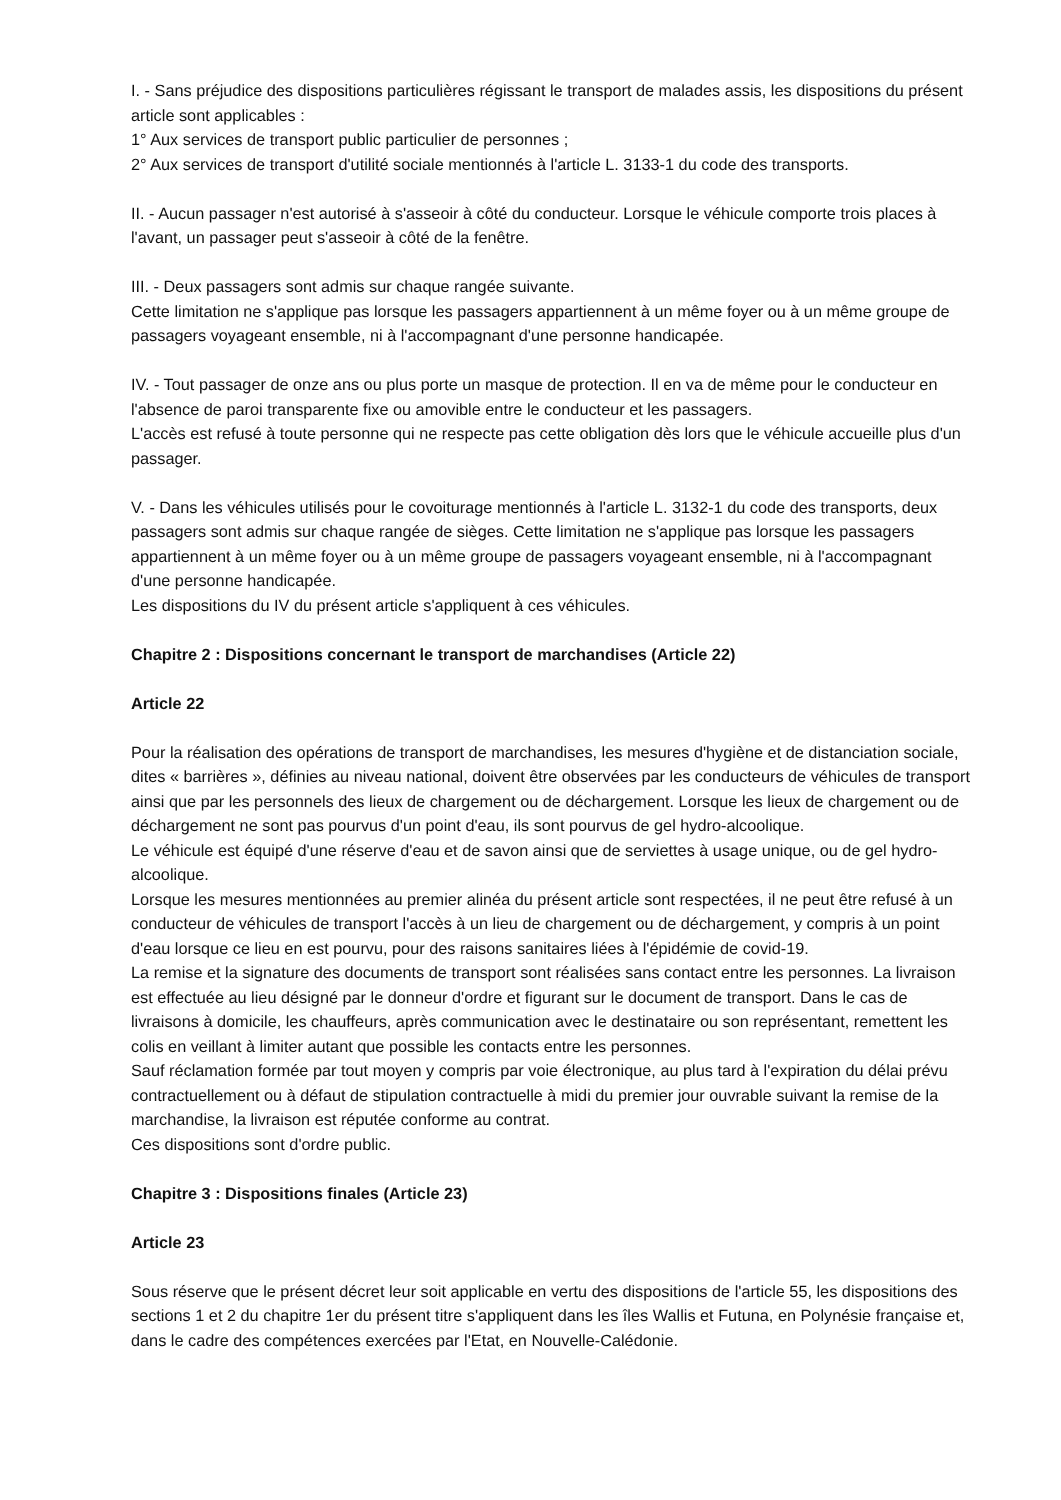I. - Sans préjudice des dispositions particulières régissant le transport de malades assis, les dispositions du présent article sont applicables :
1° Aux services de transport public particulier de personnes ;
2° Aux services de transport d'utilité sociale mentionnés à l'article L. 3133-1 du code des transports.
II. - Aucun passager n'est autorisé à s'asseoir à côté du conducteur. Lorsque le véhicule comporte trois places à l'avant, un passager peut s'asseoir à côté de la fenêtre.
III. - Deux passagers sont admis sur chaque rangée suivante.
Cette limitation ne s'applique pas lorsque les passagers appartiennent à un même foyer ou à un même groupe de passagers voyageant ensemble, ni à l'accompagnant d'une personne handicapée.
IV. - Tout passager de onze ans ou plus porte un masque de protection. Il en va de même pour le conducteur en l'absence de paroi transparente fixe ou amovible entre le conducteur et les passagers.
L'accès est refusé à toute personne qui ne respecte pas cette obligation dès lors que le véhicule accueille plus d'un passager.
V. - Dans les véhicules utilisés pour le covoiturage mentionnés à l'article L. 3132-1 du code des transports, deux passagers sont admis sur chaque rangée de sièges. Cette limitation ne s'applique pas lorsque les passagers appartiennent à un même foyer ou à un même groupe de passagers voyageant ensemble, ni à l'accompagnant d'une personne handicapée.
Les dispositions du IV du présent article s'appliquent à ces véhicules.
Chapitre 2 : Dispositions concernant le transport de marchandises (Article 22)
Article 22
Pour la réalisation des opérations de transport de marchandises, les mesures d'hygiène et de distanciation sociale, dites « barrières », définies au niveau national, doivent être observées par les conducteurs de véhicules de transport ainsi que par les personnels des lieux de chargement ou de déchargement. Lorsque les lieux de chargement ou de déchargement ne sont pas pourvus d'un point d'eau, ils sont pourvus de gel hydro-alcoolique.
Le véhicule est équipé d'une réserve d'eau et de savon ainsi que de serviettes à usage unique, ou de gel hydro-alcoolique.
Lorsque les mesures mentionnées au premier alinéa du présent article sont respectées, il ne peut être refusé à un conducteur de véhicules de transport l'accès à un lieu de chargement ou de déchargement, y compris à un point d'eau lorsque ce lieu en est pourvu, pour des raisons sanitaires liées à l'épidémie de covid-19.
La remise et la signature des documents de transport sont réalisées sans contact entre les personnes. La livraison est effectuée au lieu désigné par le donneur d'ordre et figurant sur le document de transport. Dans le cas de livraisons à domicile, les chauffeurs, après communication avec le destinataire ou son représentant, remettent les colis en veillant à limiter autant que possible les contacts entre les personnes.
Sauf réclamation formée par tout moyen y compris par voie électronique, au plus tard à l'expiration du délai prévu contractuellement ou à défaut de stipulation contractuelle à midi du premier jour ouvrable suivant la remise de la marchandise, la livraison est réputée conforme au contrat.
Ces dispositions sont d'ordre public.
Chapitre 3 : Dispositions finales (Article 23)
Article 23
Sous réserve que le présent décret leur soit applicable en vertu des dispositions de l'article 55, les dispositions des sections 1 et 2 du chapitre 1er du présent titre s'appliquent dans les îles Wallis et Futuna, en Polynésie française et, dans le cadre des compétences exercées par l'Etat, en Nouvelle-Calédonie.